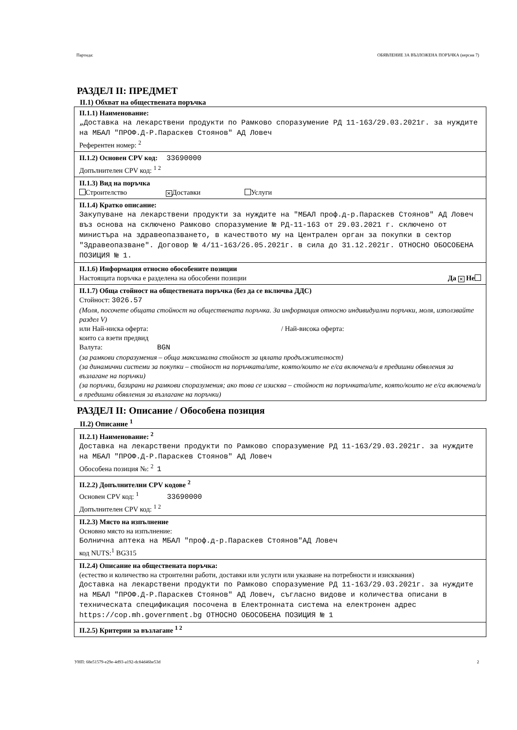Партида: ОБЯВЛЕНИЕ ЗА ВЪЗЛОЖЕНА ПОРЪЧКА (версия 7)
РАЗДЕЛ II: ПРЕДМЕТ
II.1) Обхват на обществената поръчка
II.1.1) Наименование:
„Доставка на лекарствени продукти по Рамково споразумение РД 11-163/29.03.2021г. за нуждите на МБАЛ "ПРОФ.Д-Р.Параскев Стоянов" АД Ловеч
Референтен номер: <sup>2</sup>
II.1.2) Основен CPV код: 33690000
Допълнителен CPV код: <sup>1 2</sup>
II.1.3) Вид на поръчка
Строителство ✕ Доставки Услуги
II.1.4) Кратко описание:
Закупуване на лекарствени продукти за нуждите на "МБАЛ проф.д-р.Параскев Стоянов" АД Ловеч въз основа на сключено Рамково споразумение № РД-11-163 от 29.03.2021 г. сключено от министъра на здравеопазването, в качеството му на Централен орган за покупки в сектор "Здравеопазване". Договор № 4/11-163/26.05.2021г. в сила до 31.12.2021г. ОТНОСНО ОБОСОБЕНА ПОЗИЦИЯ № 1.
II.1.6) Информация относно обособените позиции
Настоящата поръчка е разделена на обособени позиции Да ✕ Не
II.1.7) Обща стойност на обществената поръчка (без да се включва ДДС)
Стойност: 3026.57
(Моля, посочете общата стойност на обществената поръчка. За информация относно индивидуални поръчки, моля, използвайте раздел V)
или Най-ниска оферта: / Най-висока оферта:
които са взети предвид
Валута: BGN
(за рамкови споразумения – обща максимална стойност за цялата продължителност)
(за динамични системи за покупки – стойност на поръчката/ите, която/които не е/са включена/и в предишни обявления за възлагане на поръчки)
(за поръчки, базирани на рамкови споразумения; ако това се изисква – стойност на поръчката/ите, която/които не е/са включена/и в предишни обявления за възлагане на поръчки)
РАЗДЕЛ II: Описание / Обособена позиция
II.2) Описание <sup>1</sup>
II.2.1) Наименование: <sup>2</sup>
Доставка на лекарствени продукти по Рамково споразумение РД 11-163/29.03.2021г. за нуждите на МБАЛ "ПРОФ.Д-Р.Параскев Стоянов" АД Ловеч
Обособена позиция №: <sup>2</sup> 1
II.2.2) Допълнителни CPV кодове <sup>2</sup>
Основен CPV код: <sup>1</sup> 33690000
Допълнителен CPV код: <sup>1 2</sup>
II.2.3) Място на изпълнение
Основно място на изпълнение:
Болнична аптека на МБАЛ "проф.д-р.Параскев Стоянов"АД Ловеч
код NUTS:<sup>1</sup> BG315
II.2.4) Описание на обществената поръчка:
(естество и количество на строителни работи, доставки или услуги или указване на потребности и изисквания)
Доставка на лекарствени продукти по Рамково споразумение РД 11-163/29.03.2021г. за нуждите на МБАЛ "ПРОФ.Д-Р.Параскев Стоянов" АД Ловеч, съгласно видове и количества описани в техническата спецификация посочена в Електронната система на електронен адрес https://cop.mh.government.bg ОТНОСНО ОБОСОБЕНА ПОЗИЦИЯ № 1
II.2.5) Критерии за възлагане <sup>1 2</sup>
УНП: 68e51579-e29e-4d93-a192-dc84d46be53d 2